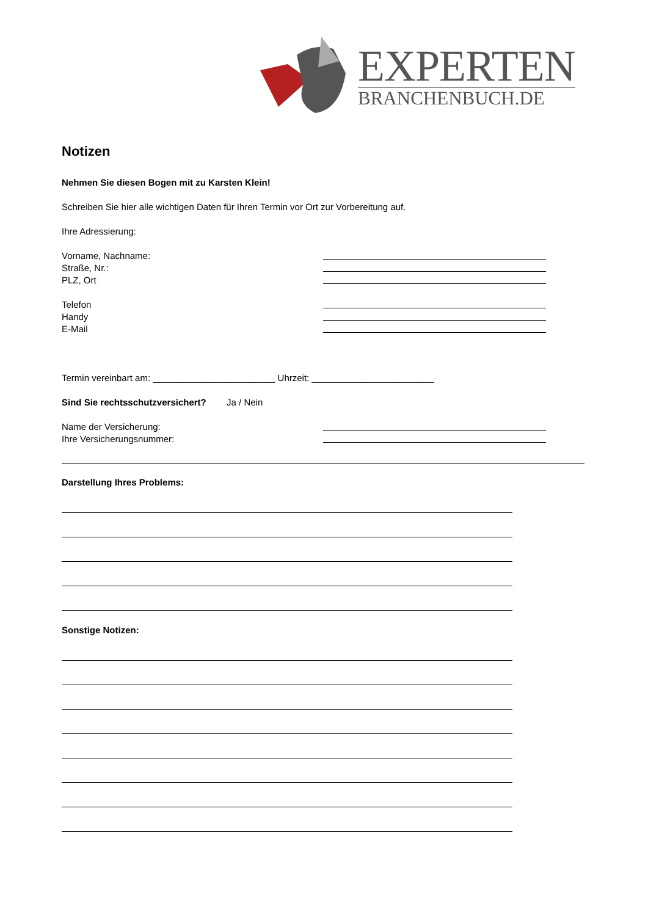EXPERTEN
BRANCHENBUCH.DE
Notizen
Nehmen Sie diesen Bogen mit zu Karsten Klein!
Schreiben Sie hier alle wichtigen Daten für Ihren Termin vor Ort zur Vorbereitung auf.
Ihre Adressierung:
Vorname, Nachname:
Straße, Nr.:
PLZ, Ort
Telefon
Handy
E-Mail
Termin vereinbart am: ________________________ Uhrzeit: ________________________
Sind Sie rechtsschutzversichert? Ja / Nein
Name der Versicherung:
Ihre Versicherungsnummer:
Darstellung Ihres Problems:
Sonstige Notizen: